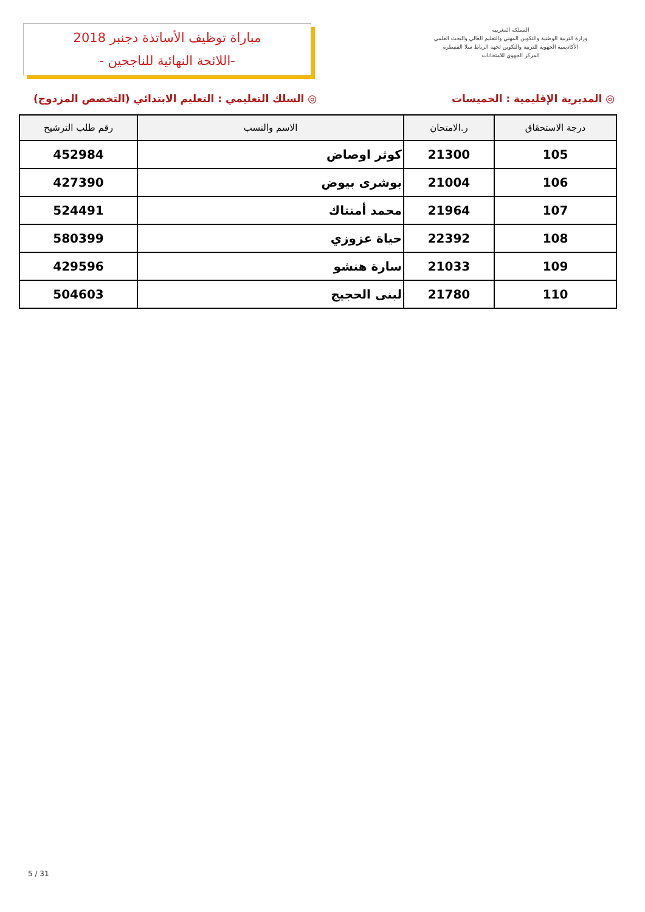مباراة توظيف الأساتذة دجنبر 2018
-اللائحة النهائية للناجحين -
المملكة المغربية
وزارة التربية الوطنية والتكوين المهني والتعليم العالي والبحث العلمي
الأكاديمية الجهوية للتربية والتكوين لجهة الرباط سلا القنيطرة
المركز الجهوي للامتحانات
◎ المديرية الإقليمية : الخميسات ◎ السلك التعليمي : التعليم الابتدائي (التخصص المزدوج)
| درجة الاستحقاق | ر.الامتحان | الاسم والنسب | رقم طلب الترشيح |
| --- | --- | --- | --- |
| 105 | 21300 | كوثر اوصاض | 452984 |
| 106 | 21004 | بوشرى بيوض | 427390 |
| 107 | 21964 | محمد أمنتاك | 524491 |
| 108 | 22392 | حياة عزوزي | 580399 |
| 109 | 21033 | سارة هنشو | 429596 |
| 110 | 21780 | لبنى الحجيج | 504603 |
5 / 31